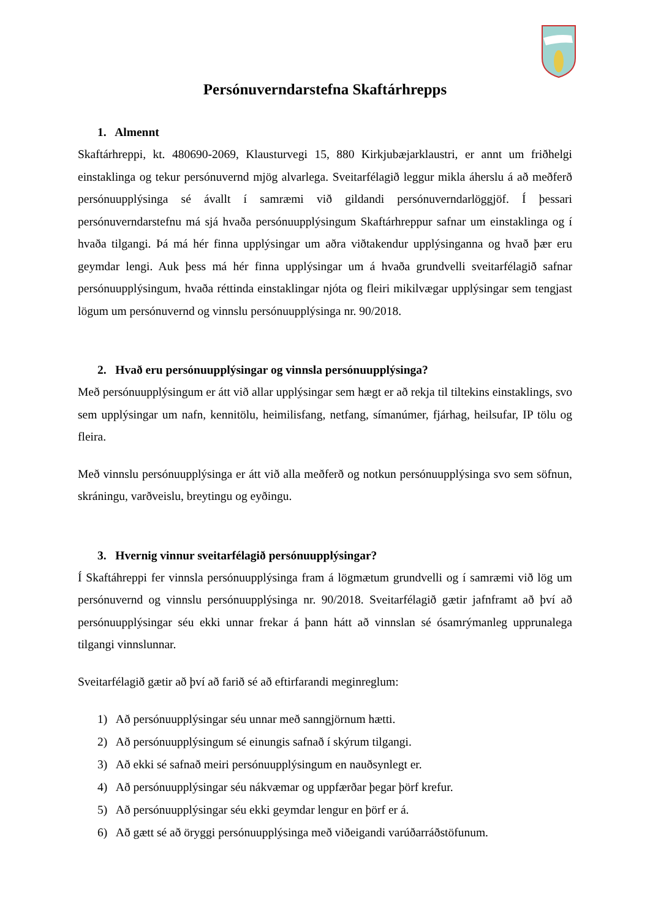Persónuverndarstefna Skaftárhrepps
1. Almennt
Skaftárhreppi, kt. 480690-2069, Klausturvegi 15, 880 Kirkjubæjarklaustri, er annt um friðhelgi einstaklinga og tekur persónuvernd mjög alvarlega. Sveitarfélagið leggur mikla áherslu á að meðferð persónuupplýsinga sé ávallt í samræmi við gildandi persónuverndarlöggjöf. Í þessari persónuverndarstefnu má sjá hvaða persónuupplýsingum Skaftárhreppur safnar um einstaklinga og í hvaða tilgangi. Þá má hér finna upplýsingar um aðra viðtakendur upplýsinganna og hvað þær eru geymdar lengi. Auk þess má hér finna upplýsingar um á hvaða grundvelli sveitarfélagið safnar persónuupplýsingum, hvaða réttinda einstaklingar njóta og fleiri mikilvægar upplýsingar sem tengjast lögum um persónuvernd og vinnslu persónuupplýsinga nr. 90/2018.
2. Hvað eru persónuupplýsingar og vinnsla persónuupplýsinga?
Með persónuupplýsingum er átt við allar upplýsingar sem hægt er að rekja til tiltekins einstaklings, svo sem upplýsingar um nafn, kennitölu, heimilisfang, netfang, símanúmer, fjárhag, heilsufar, IP tölu og fleira.
Með vinnslu persónuupplýsinga er átt við alla meðferð og notkun persónuupplýsinga svo sem söfnun, skráningu, varðveislu, breytingu og eyðingu.
3. Hvernig vinnur sveitarfélagið persónuupplýsingar?
Í Skaftáhreppi fer vinnsla persónuupplýsinga fram á lögmætum grundvelli og í samræmi við lög um persónuvernd og vinnslu persónuupplýsinga nr. 90/2018. Sveitarfélagið gætir jafnframt að því að persónuupplýsingar séu ekki unnar frekar á þann hátt að vinnslan sé ósamrýmanleg upprunalega tilgangi vinnslunnar.
Sveitarfélagið gætir að því að farið sé að eftirfarandi meginreglum:
1) Að persónuupplýsingar séu unnar með sanngjörnum hætti.
2) Að persónuupplýsingum sé einungis safnað í skýrum tilgangi.
3) Að ekki sé safnað meiri persónuupplýsingum en nauðsynlegt er.
4) Að persónuupplýsingar séu nákvæmar og uppfærðar þegar þörf krefur.
5) Að persónuupplýsingar séu ekki geymdar lengur en þörf er á.
6) Að gætt sé að öryggi persónuupplýsinga með viðeigandi varúðarráðstöfunum.